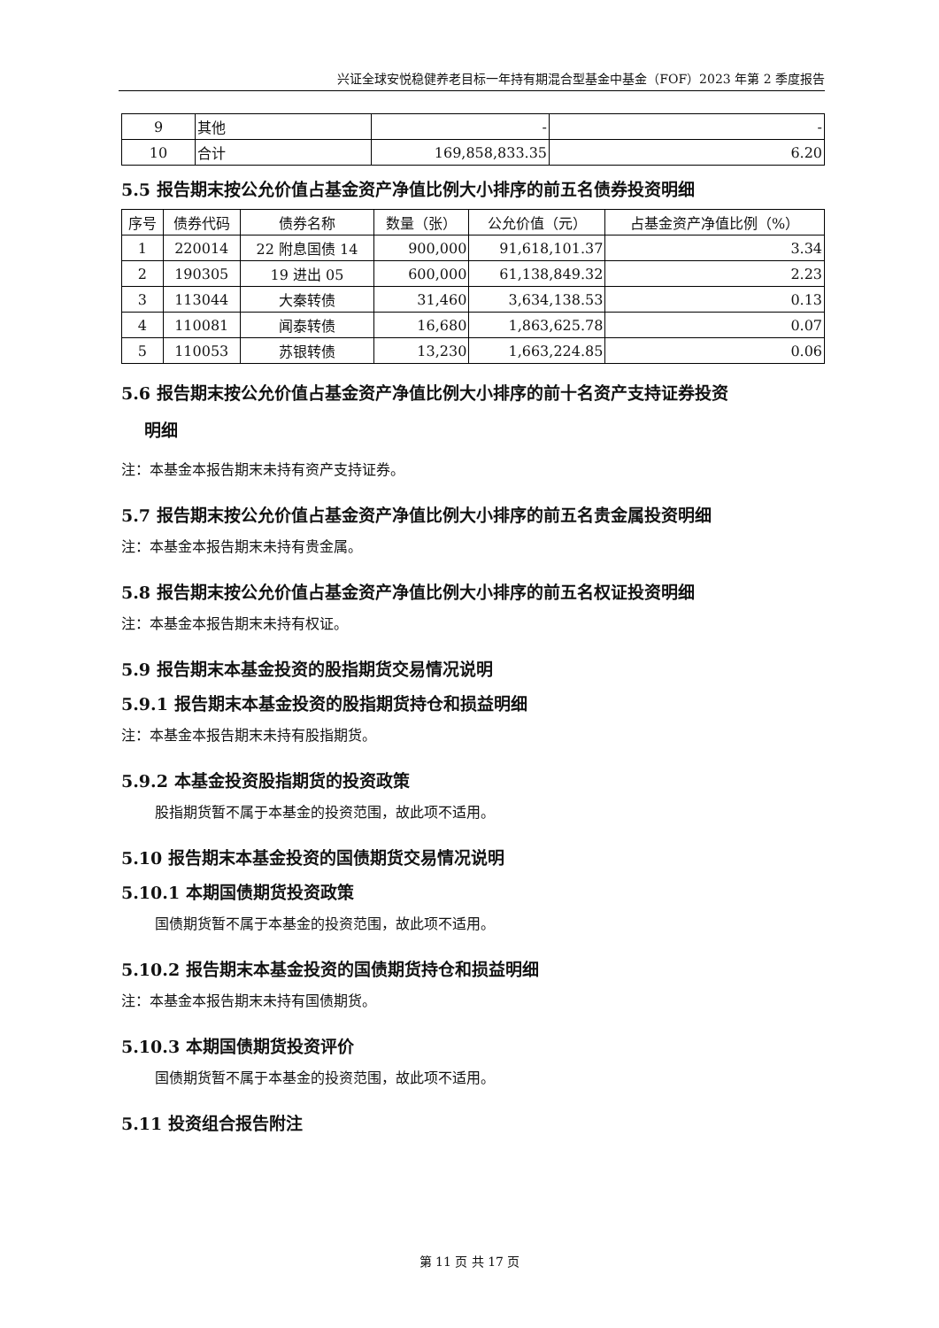兴证全球安悦稳健养老目标一年持有期混合型基金中基金（FOF）2023 年第 2 季度报告
| 9 | 其他 | - | - |
| 10 | 合计 | 169,858,833.35 | 6.20 |
5.5 报告期末按公允价值占基金资产净值比例大小排序的前五名债券投资明细
| 序号 | 债券代码 | 债券名称 | 数量（张） | 公允价值（元） | 占基金资产净值比例（%） |
| --- | --- | --- | --- | --- | --- |
| 1 | 220014 | 22 附息国债 14 | 900,000 | 91,618,101.37 | 3.34 |
| 2 | 190305 | 19 进出 05 | 600,000 | 61,138,849.32 | 2.23 |
| 3 | 113044 | 大秦转债 | 31,460 | 3,634,138.53 | 0.13 |
| 4 | 110081 | 闻泰转债 | 16,680 | 1,863,625.78 | 0.07 |
| 5 | 110053 | 苏银转债 | 13,230 | 1,663,224.85 | 0.06 |
5.6 报告期末按公允价值占基金资产净值比例大小排序的前十名资产支持证券投资
明细
注：本基金本报告期末未持有资产支持证券。
5.7 报告期末按公允价值占基金资产净值比例大小排序的前五名贵金属投资明细
注：本基金本报告期末未持有贵金属。
5.8 报告期末按公允价值占基金资产净值比例大小排序的前五名权证投资明细
注：本基金本报告期末未持有权证。
5.9 报告期末本基金投资的股指期货交易情况说明
5.9.1 报告期末本基金投资的股指期货持仓和损益明细
注：本基金本报告期末未持有股指期货。
5.9.2 本基金投资股指期货的投资政策
股指期货暂不属于本基金的投资范围，故此项不适用。
5.10 报告期末本基金投资的国债期货交易情况说明
5.10.1 本期国债期货投资政策
国债期货暂不属于本基金的投资范围，故此项不适用。
5.10.2 报告期末本基金投资的国债期货持仓和损益明细
注：本基金本报告期末未持有国债期货。
5.10.3 本期国债期货投资评价
国债期货暂不属于本基金的投资范围，故此项不适用。
5.11 投资组合报告附注
第 11 页 共 17 页